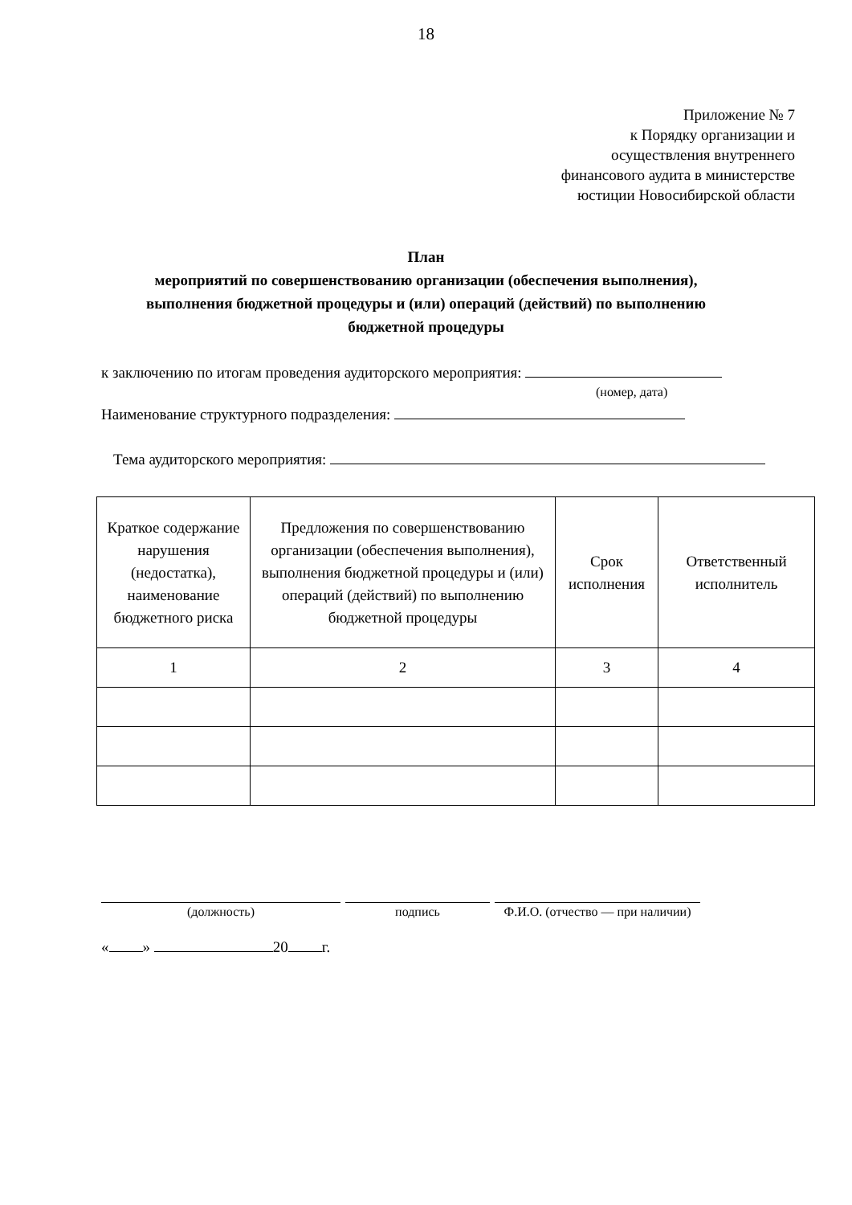18
Приложение № 7
к Порядку организации и
осуществления внутреннего
финансового аудита в министерстве
юстиции Новосибирской области
План
мероприятий по совершенствованию организации (обеспечения выполнения),
выполнения бюджетной процедуры и (или) операций (действий) по выполнению
бюджетной процедуры
к заключению по итогам проведения аудиторского мероприятия:
(номер, дата)
Наименование структурного подразделения:
Тема аудиторского мероприятия:
| Краткое содержание нарушения (недостатка), наименование бюджетного риска | Предложения по совершенствованию организации (обеспечения выполнения), выполнения бюджетной процедуры и (или) операций (действий) по выполнению бюджетной процедуры | Срок исполнения | Ответственный исполнитель |
| --- | --- | --- | --- |
| 1 | 2 | 3 | 4 |
(должность) подпись Ф.И.О. (отчество — при наличии)
« » 20 г.